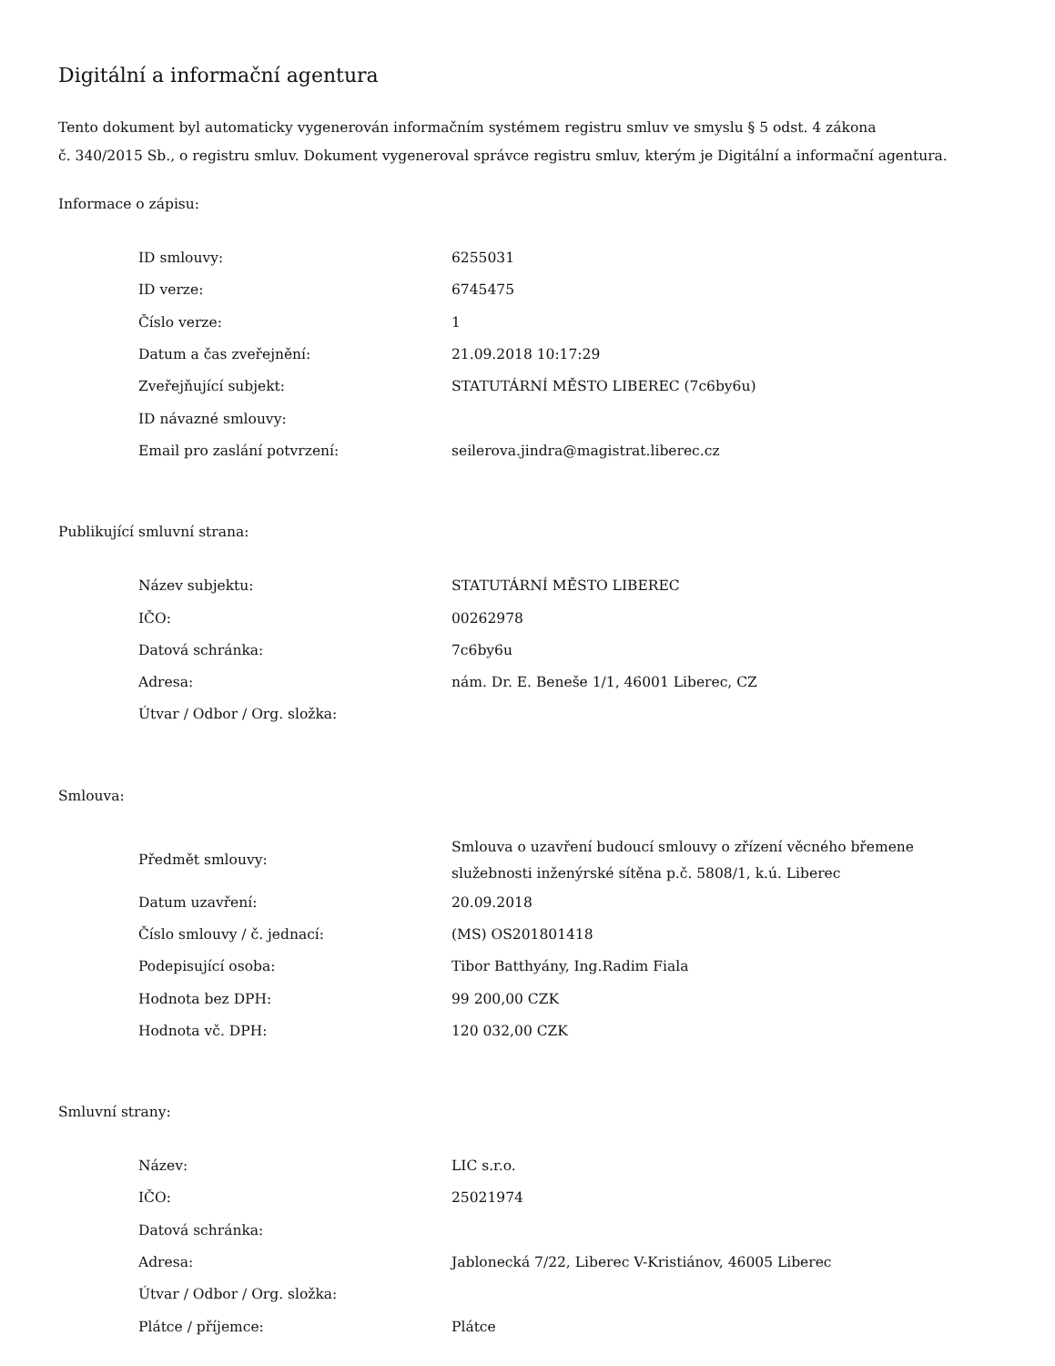Digitální a informační agentura
Tento dokument byl automaticky vygenerován informačním systémem registru smluv ve smyslu § 5 odst. 4 zákona
č. 340/2015 Sb., o registru smluv. Dokument vygeneroval správce registru smluv, kterým je Digitální a informační agentura.
Informace o zápisu:
| ID smlouvy: | 6255031 |
| ID verze: | 6745475 |
| Číslo verze: | 1 |
| Datum a čas zveřejnění: | 21.09.2018 10:17:29 |
| Zveřejňující subjekt: | STATUTÁRNÍ MĚSTO LIBEREC (7c6by6u) |
| ID návazné smlouvy: | |
| Email pro zaslání potvrzení: | seilerova.jindra@magistrat.liberec.cz |
Publikující smluvní strana:
| Název subjektu: | STATUTÁRNÍ MĚSTO LIBEREC |
| IČO: | 00262978 |
| Datová schránka: | 7c6by6u |
| Adresa: | nám. Dr. E. Beneše 1/1, 46001 Liberec, CZ |
| Útvar / Odbor / Org. složka: | |
Smlouva:
| Předmět smlouvy: | Smlouva o uzavření budoucí smlouvy o zřízení věcného břemene služebnosti inženýrské sítěna p.č. 5808/1, k.ú. Liberec |
| Datum uzavření: | 20.09.2018 |
| Číslo smlouvy / č. jednací: | (MS) OS201801418 |
| Podepisující osoba: | Tibor Batthyány, Ing.Radim Fiala |
| Hodnota bez DPH: | 99 200,00 CZK |
| Hodnota vč. DPH: | 120 032,00 CZK |
Smluvní strany:
| Název: | LIC s.r.o. |
| IČO: | 25021974 |
| Datová schránka: | |
| Adresa: | Jablonecká 7/22, Liberec V-Kristiánov, 46005 Liberec |
| Útvar / Odbor / Org. složka: | |
| Plátce / příjemce: | Plátce |